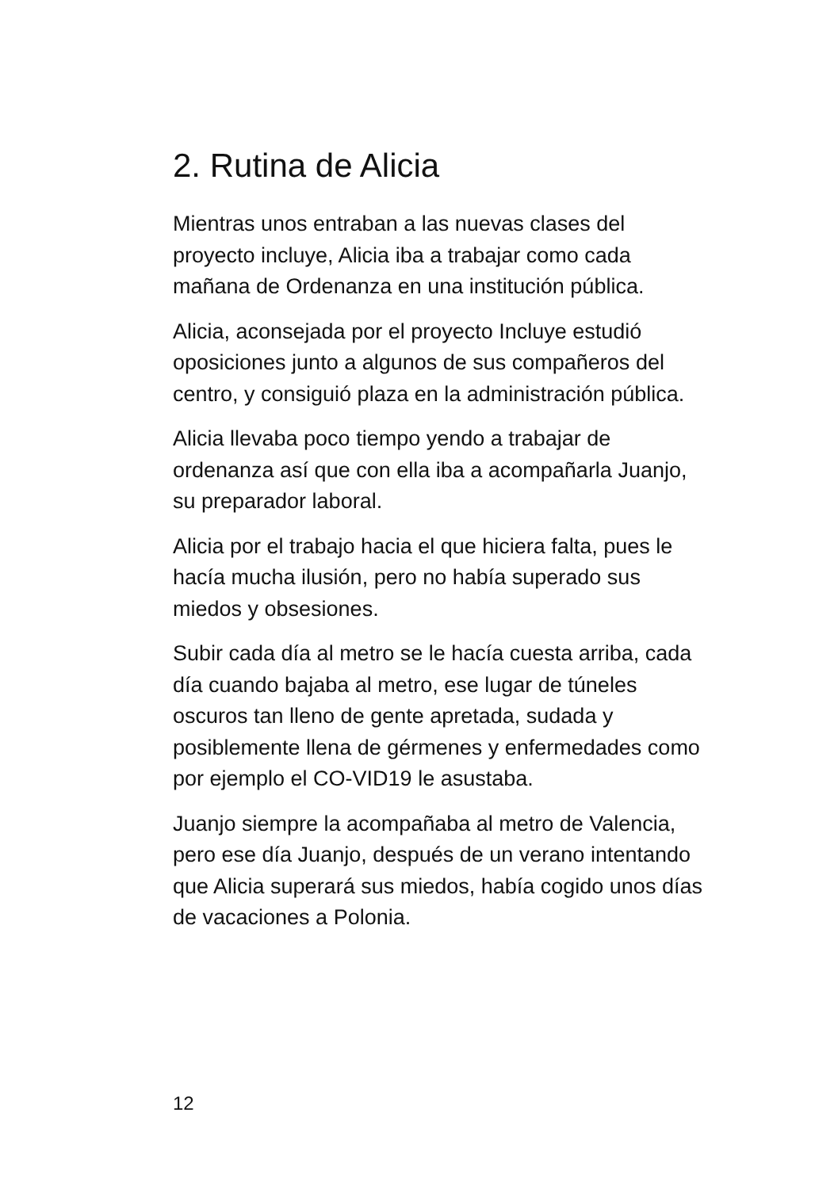2. Rutina de Alicia
Mientras unos entraban a las nuevas clases del proyecto incluye, Alicia iba a trabajar como cada mañana de Ordenanza en una institución pública.
Alicia, aconsejada por el proyecto Incluye estudió oposiciones junto a algunos de sus compañeros del centro, y consiguió plaza en la administración pública.
Alicia llevaba poco tiempo yendo a trabajar de ordenanza así que con ella iba a acompañarla Juanjo, su preparador laboral.
Alicia por el trabajo hacia el que hiciera falta, pues le hacía mucha ilusión, pero no había superado sus miedos y obsesiones.
Subir cada día al metro se le hacía cuesta arriba, cada día cuando bajaba al metro, ese lugar de túneles oscuros tan lleno de gente apretada, sudada y posiblemente llena de gérmenes y enfermedades como por ejemplo el CO-VID19 le asustaba.
Juanjo siempre la acompañaba al metro de Valencia, pero ese día Juanjo, después de un verano intentando que Alicia superará sus miedos, había cogido unos días de vacaciones a Polonia.
12